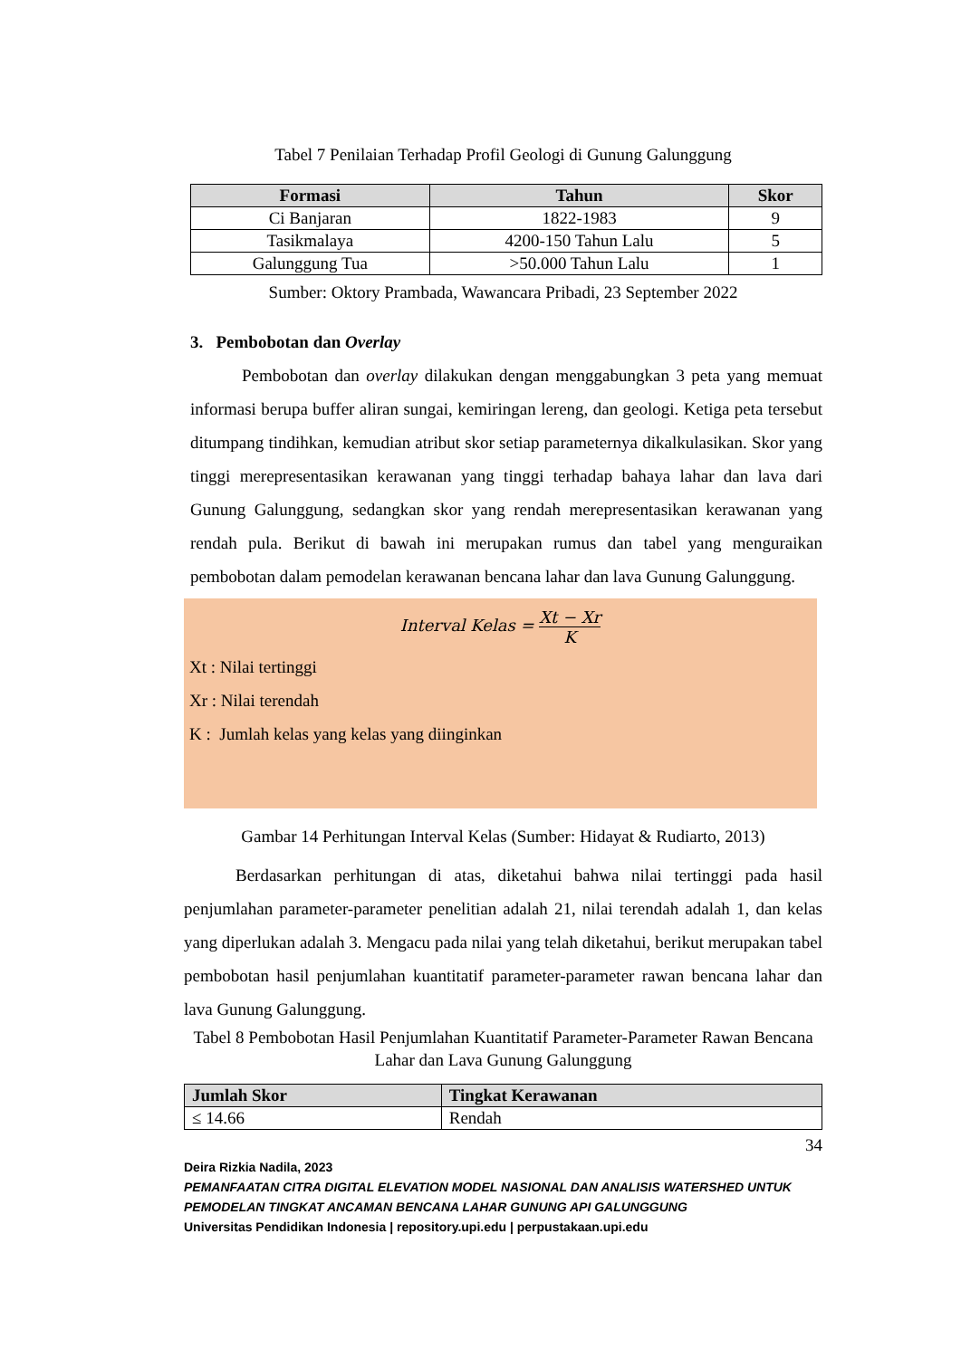Tabel 7 Penilaian Terhadap Profil Geologi di Gunung Galunggung
| Formasi | Tahun | Skor |
| --- | --- | --- |
| Ci Banjaran | 1822-1983 | 9 |
| Tasikmalaya | 4200-150 Tahun Lalu | 5 |
| Galunggung Tua | >50.000 Tahun Lalu | 1 |
Sumber: Oktory Prambada, Wawancara Pribadi, 23 September 2022
3. Pembobotan dan Overlay
Pembobotan dan overlay dilakukan dengan menggabungkan 3 peta yang memuat informasi berupa buffer aliran sungai, kemiringan lereng, dan geologi. Ketiga peta tersebut ditumpang tindihkan, kemudian atribut skor setiap parameternya dikalkulasikan. Skor yang tinggi merepresentasikan kerawanan yang tinggi terhadap bahaya lahar dan lava dari Gunung Galunggung, sedangkan skor yang rendah merepresentasikan kerawanan yang rendah pula. Berikut di bawah ini merupakan rumus dan tabel yang menguraikan pembobotan dalam pemodelan kerawanan bencana lahar dan lava Gunung Galunggung.
Interval Kelas = Xt − Xr K
Xt : Nilai tertinggi
Xr : Nilai terendah
K : Jumlah kelas yang kelas yang diinginkan
Gambar 14 Perhitungan Interval Kelas (Sumber: Hidayat & Rudiarto, 2013)
Berdasarkan perhitungan di atas, diketahui bahwa nilai tertinggi pada hasil penjumlahan parameter-parameter penelitian adalah 21, nilai terendah adalah 1, dan kelas yang diperlukan adalah 3. Mengacu pada nilai yang telah diketahui, berikut merupakan tabel pembobotan hasil penjumlahan kuantitatif parameter-parameter rawan bencana lahar dan lava Gunung Galunggung.
Tabel 8 Pembobotan Hasil Penjumlahan Kuantitatif Parameter-Parameter Rawan Bencana Lahar dan Lava Gunung Galunggung
| Jumlah Skor | Tingkat Kerawanan |
| --- | --- |
| ≤ 14.66 | Rendah |
34
Deira Rizkia Nadila, 2023
PEMANFAATAN CITRA DIGITAL ELEVATION MODEL NASIONAL DAN ANALISIS WATERSHED UNTUK PEMODELAN TINGKAT ANCAMAN BENCANA LAHAR GUNUNG API GALUNGGUNG
Universitas Pendidikan Indonesia | repository.upi.edu | perpustakaan.upi.edu